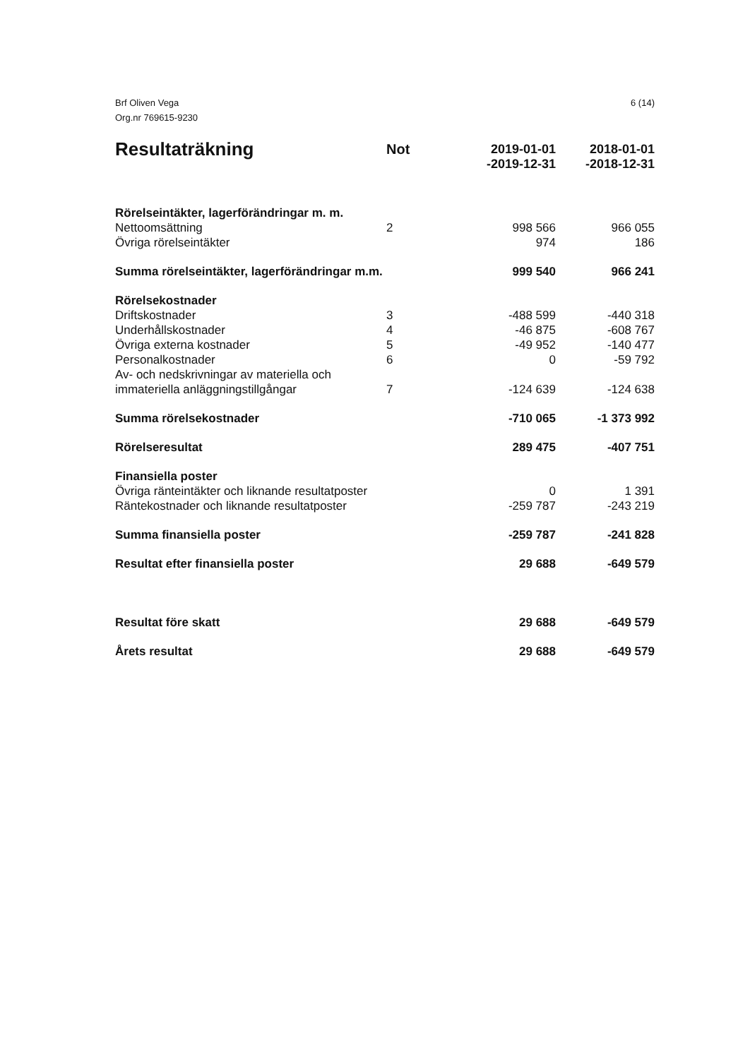Brf Oliven Vega
Org.nr 769615-9230
6 (14)
| Resultaträkning | Not | 2019-01-01 -2019-12-31 | 2018-01-01 -2018-12-31 |
| --- | --- | --- | --- |
| Rörelseintäkter, lagerförändringar m. m. | | | |
| Nettoomsättning | 2 | 998 566 | 966 055 |
| Övriga rörelseintäkter | | 974 | 186 |
| Summa rörelseintäkter, lagerförändringar m.m. | | 999 540 | 966 241 |
| Rörelsekostnader | | | |
| Driftskostnader | 3 | -488 599 | -440 318 |
| Underhållskostnader | 4 | -46 875 | -608 767 |
| Övriga externa kostnader | 5 | -49 952 | -140 477 |
| Personalkostnader | 6 | 0 | -59 792 |
| Av- och nedskrivningar av materiella och immateriella anläggningstillgångar | 7 | -124 639 | -124 638 |
| Summa rörelsekostnader | | -710 065 | -1 373 992 |
| Rörelseresultat | | 289 475 | -407 751 |
| Finansiella poster | | | |
| Övriga ränteintäkter och liknande resultatposter | | 0 | 1 391 |
| Räntekostnader och liknande resultatposter | | -259 787 | -243 219 |
| Summa finansiella poster | | -259 787 | -241 828 |
| Resultat efter finansiella poster | | 29 688 | -649 579 |
| Resultat före skatt | | 29 688 | -649 579 |
| Årets resultat | | 29 688 | -649 579 |